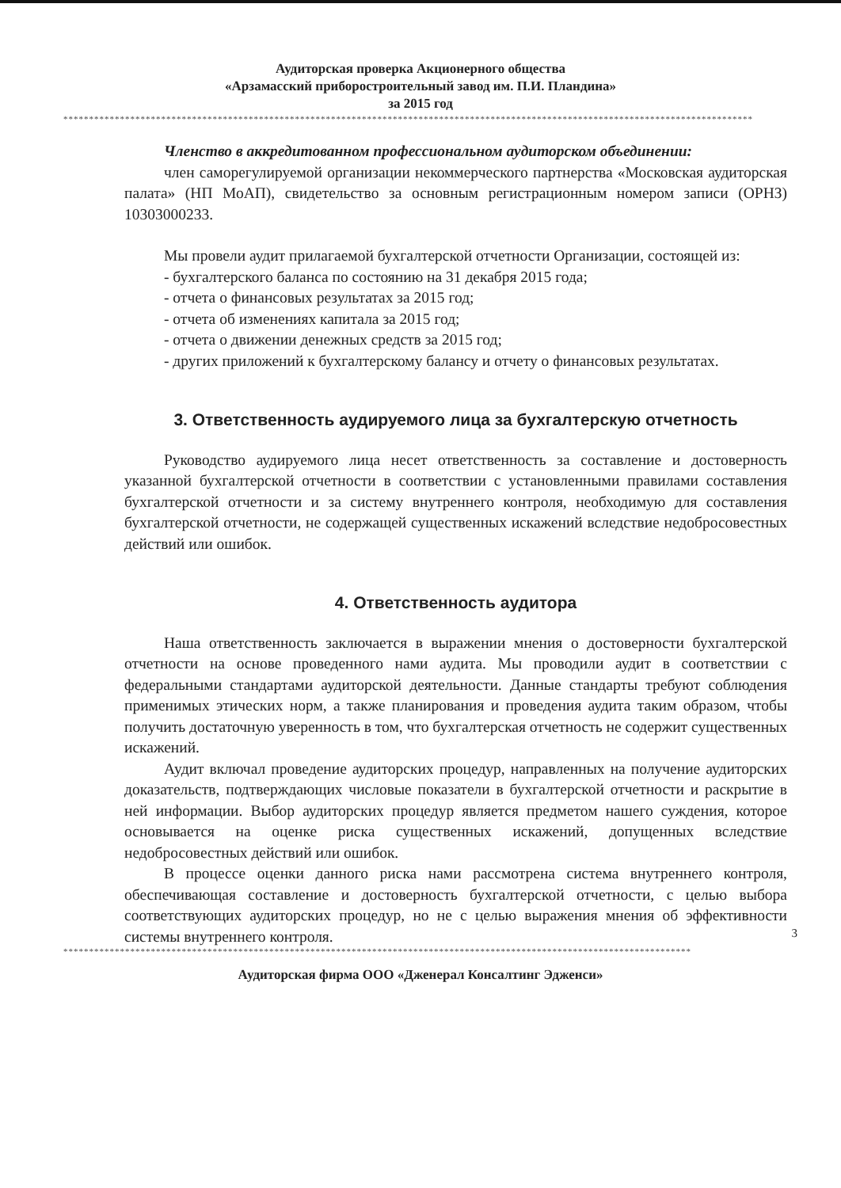Аудиторская проверка Акционерного общества
«Арзамасский приборостроительный завод им. П.И. Пландина»
за 2015 год
**************************************************************************************************************************************
Членство в аккредитованном профессиональном аудиторском объединении:
член саморегулируемой организации некоммерческого партнерства «Московская аудиторская палата» (НП МоАП), свидетельство за основным регистрационным номером записи (ОРНЗ) 10303000233.
Мы провели аудит прилагаемой бухгалтерской отчетности Организации, состоящей из:
- бухгалтерского баланса по состоянию на 31 декабря 2015 года;
- отчета о финансовых результатах за 2015 год;
- отчета об изменениях капитала за 2015 год;
- отчета о движении денежных средств за 2015 год;
- других приложений к бухгалтерскому балансу и отчету о финансовых результатах.
3. Ответственность аудируемого лица за бухгалтерскую отчетность
Руководство аудируемого лица несет ответственность за составление и достоверность указанной бухгалтерской отчетности в соответствии с установленными правилами составления бухгалтерской отчетности и за систему внутреннего контроля, необходимую для составления бухгалтерской отчетности, не содержащей существенных искажений вследствие недобросовестных действий или ошибок.
4. Ответственность аудитора
Наша ответственность заключается в выражении мнения о достоверности бухгалтерской отчетности на основе проведенного нами аудита. Мы проводили аудит в соответствии с федеральными стандартами аудиторской деятельности. Данные стандарты требуют соблюдения применимых этических норм, а также планирования и проведения аудита таким образом, чтобы получить достаточную уверенность в том, что бухгалтерская отчетность не содержит существенных искажений.
Аудит включал проведение аудиторских процедур, направленных на получение аудиторских доказательств, подтверждающих числовые показатели в бухгалтерской отчетности и раскрытие в ней информации. Выбор аудиторских процедур является предметом нашего суждения, которое основывается на оценке риска существенных искажений, допущенных вследствие недобросовестных действий или ошибок.
В процессе оценки данного риска нами рассмотрена система внутреннего контроля, обеспечивающая составление и достоверность бухгалтерской отчетности, с целью выбора соответствующих аудиторских процедур, но не с целью выражения мнения об эффективности системы внутреннего контроля.
3
**************************************************************************************************************************
Аудиторская фирма ООО «Дженерал Консалтинг Эдженси»